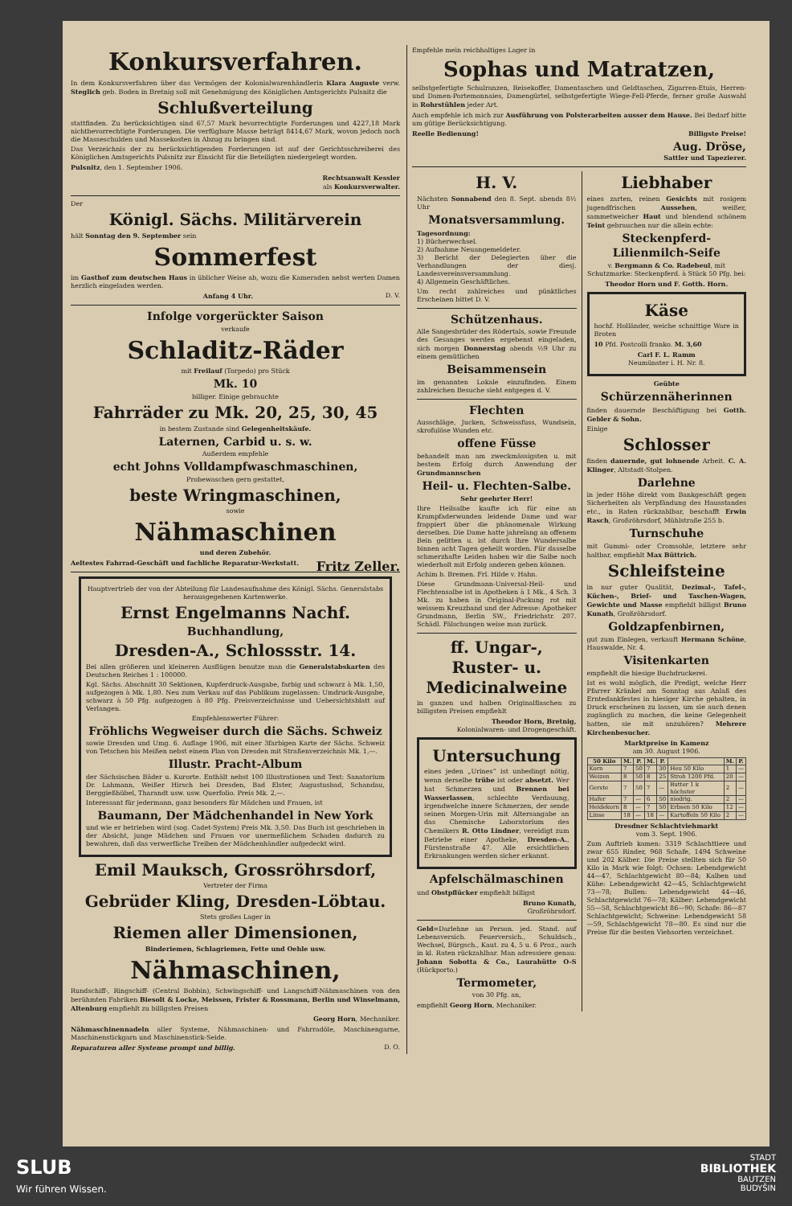Konkursverfahren.
In dem Konkursverfahren über das Vermögen der Kolonialwarenhändlerin Klara Auguste verw. Steglich geb. Boden in Bretnig soll mit Genehmigung des Königlichen Amtsgerichts Pulsnitz die
Schlußverteilung
stattfinden. Zu berücksichtigen sind 67,57 Mark bevorrechtigte Forderungen und 4227,18 Mark nichtbevorrechtigte Forderungen. Die verfügbare Masse beträgt 8414,67 Mark, wovon jedoch noch die Masseschulden und Massekosten in Abzug zu bringen sind.
Das Verzeichnis der zu berücksichtigenden Forderungen ist auf der Gerichtsschreiberei des Königlichen Amtsgerichts Pulsnitz zur Einsicht für die Beteiligten niedergelegt worden.
Pulsnitz, den 1. September 1906.
Rechtsanwalt Kessler
als Konkursverwalter.
Der
Königl. Sächs. Militärverein
hält Sonntag den 9. September sein
Sommerfest
im Gasthof zum deutschen Haus in üblicher Weise ab, wozu die Kameraden nebst werten Damen herzlich eingeladen werden.
Anfang 4 Uhr. D. V.
Infolge vorgerückter Saison
verkaufe
Schladitz-Räder
mit Freilauf (Torpedo) pro Stück
Mk. 10
billiger. Einige gebrauchte
Fahrräder zu Mk. 20, 25, 30, 45
in bestem Zustande sind Gelegenheitskäufe.
Laternen, Carbid u. s. w.
Außerdem empfehle
echt Johns Volldampfwaschmaschinen,
Probewaschen gern gestattet,
beste Wringmaschinen,
sowie
Nähmaschinen
und deren Zubehör.
Aeltestes Fahrrad-Geschäft und fachliche Reparatur-Werkstatt. Fritz Zeller.
Hauptvertrieb der von der Abteilung für Landesaufnahme des Königl. Sächs. Generalstabs herausgegebenen Kartenwerke.
Ernst Engelmanns Nachf.
Buchhandlung,
Dresden-A., Schlossstr. 14.
Bei allen größeren und kleineren Ausflügen benutze man die Generalstabskarten des Deutschen Reiches 1 : 100000.
Kgl. Sächs. Abschnitt 30 Sektionen, Kupferdruck-Ausgabe, farbig und schwarz à Mk. 1,50, aufgezogen à Mk. 1,80. Neu zum Verkau auf das Publikum zugelassen: Umdruck-Ausgabe, schwarz à 50 Pfg. aufgezogen à 80 Pfg. Preisverzeichnisse und Uebersichtsblatt auf Verlangen.
Empfehlenswerter Führer:
Fröhlichs Wegweiser durch die Sächs. Schweiz
sowie Dresden und Umg. 6. Auflage 1906, mit einer 3farbigen Karte der Sächs. Schweiz von Tetschen bis Meißen nebst einem Plan von Dresden mit Straßenverzeichnis Mk. 1,—.
Illustr. Pracht-Album
der Sächsischen Bäder u. Kurorte. Enthält nebst 100 Illustrationen und Text: Sanatorium Dr. Lahmann, Weißer Hirsch bei Dresden, Bad Elster, Augustusbad, Schandau, Berggießhübel, Tharandt usw. usw. Querfolio. Preis Mk. 2,—.
Interessant für jedermann, ganz besonders für Mädchen und Frauen, ist
Baumann, Der Mädchenhandel in New York
und wie er betrieben wird (sog. Cadet-System) Preis Mk. 3,50. Das Buch ist geschrieben in der Absicht, junge Mädchen und Frauen vor unermeßlichem Schaden dadurch zu bewahren, daß das verwerfliche Treiben der Mädchenhändler aufgedeckt wird.
Emil Mauksch, Grossröhrsdorf,
Vertreter der Firma
Gebrüder Kling, Dresden-Löbtau.
Stets großes Lager in
Riemen aller Dimensionen,
Binderiemen, Schlagriemen, Fette und Oehle usw.
Nähmaschinen,
Rundschiff-, Ringschiff- (Central Bobbin), Schwingschiff- und Langschiff-Nähmaschinen von den berühmten Fabriken Biesolt & Locke, Meissen, Frister & Rossmann, Berlin und Winselmann, Altenburg empfiehlt zu billigsten Preisen
Georg Horn, Mechaniker.
Nähmaschinennadeln aller Systeme, Nähmaschinen- und Fahrradöle, Maschinengarne, Maschinenstickgarn und Maschinenstick-Seide.
Reparaturen aller Systeme prompt und billig. D. O.
Empfehle mein reichhaltiges Lager in
Sophas und Matratzen,
selbstgefertigte Schulranzen, Reisekoffer, Damentaschen und Geldtaschen, Zigarren-Etuis, Herren- und Damen-Portemonnaies, Damengürtel, selbstgefertigte Wiege-Fell-Pferde, ferner große Auswahl in Rohrstühlen jeder Art.
Auch empfehle ich mich zur Ausführung von Polsterarbeiten ausser dem Hause. Bei Bedarf bitte um gütige Berücksichtigung.
Reelle Bedienung! Billigste Preise!
Aug. Dröse,
Sattler und Tapezierer.
H. V.
Nächsten Sonnabend den 8. Sept. abends 8½ Uhr
Monatsversammlung.
Tagesordnung:
1) Bücherwechsel.
2) Aufnahme Neuangemeldeter.
3) Bericht der Delegierten über die Verhandlungen der diesj. Landesvereinsversammlung.
4) Allgemein Geschäftliches.
Um recht zahlreiches und pünktliches Erscheinen bittet D. V.
Schützenhaus.
Alle Sangesbrüder des Rödertals, sowie Freunde des Gesanges werden ergebenst eingeladen, sich morgen Donnerstag abends ½9 Uhr zu einem gemütlichen
Beisammensein
im genannten Lokale einzufinden. Einem zahlreichen Besuche sieht entgegen d. V.
Flechten
Ausschläge, Jucken, Schweissfuss, Wundsein, skrofulöse Wunden etc.
offene Füsse
behandelt man am zweckmässigsten u. mit bestem Erfolg durch Anwendung der Grundmannschen
Heil- u. Flechten-Salbe.
Sehr geehrter Herr!
Ihre Heilsalbe kaufte ich für eine an Krampfaderwunden leidende Dame und war frappiert über die phänomenale Wirkung derselben. Die Dame hatte jahrelang an offenem Bein gelitten u. ist durch Ihre Wundersalbe binnen acht Tagen geheilt worden. Für dasselbe schmerzhafte Leiden haben wir die Salbe noch wiederholt mit Erfolg anderen geben können.
Achim b. Bremen. Frl. Hilde v. Hahn.
Diese Grundmann-Universal-Heil- und Flechtensalbe ist in Apotheken à 1 Mk., 4 Sch. 3 Mk. zu haben in Original-Packung rot mit weissem Kreuzband und der Adresse: Apotheker Grundmann, Berlin SW., Friedrichstr. 207. Schädl. Fälschungen weise man zurück.
ff. Ungar-, Ruster- u. Medicinalweine
in ganzen und halben Originalflaschen zu billigsten Preisen empfiehlt
Theodor Horn, Bretnig,
Kolonialwaren- und Drogengeschäft.
Untersuchung
eines jeden „Urines“ ist unbedingt nötig, wenn derselbe trübe ist oder absetzt. Wer hat Schmerzen und Brennen bei Wasserlassen, schlechte Verdauung, irgendwelche innere Schmerzen, der sende seinen Morgen-Urin mit Altersangabe an das Chemische Laboratorium des Chemikers R. Otto Lindner, vereidigt zum Betriebe einer Apotheke, Dresden-A., Fürstenstraße 47. Alle ersichtlichen Erkrankungen werden sicher erkannt.
Apfelschälmaschinen
und Obstpflücker empfiehlt billigst
Bruno Kunath,
Großröhrsdorf.
Geld=Darlehne an Person. jed. Stand. auf Lebensversich. Feuerversich., Schuldsch., Wechsel, Bürgsch., Kaut. zu 4, 5 u. 6 Proz., auch in kl. Raten rückzahlbar. Man adressiere genau: Johann Sobotta & Co., Laurahütte O-S (Rückporto.)
Termometer,
von 30 Pfg. an,
empfiehlt Georg Horn, Mechaniker.
Liebhaber
eines zarten, reinen Gesichts mit rosigem jugendfrischen Aussehen, weißer, sammetweicher Haut und blendend schönem Teint gebrauchen nur die allein echte:
Steckenpferd-Lilienmilch-Seife
v. Bergmann & Co. Radebeul, mit Schutzmarke: Steckenpferd. à Stück 50 Pfg. bei:
Theodor Horn und F. Gotth. Horn.
Käse
hochf. Holländer, weiche schnittige Ware in Broten
10 Pfd. Postcolli franko. M. 3,60
Carl F. L. Ramm
Neumünster i. H. Nr. 8.
Geübte
Schürzennäherinnen
finden dauernde Beschäftigung bei Gotth. Gebler & Sohn.
Einige
Schlosser
finden dauernde, gut lohnende Arbeit. C. A. Klinger, Altstadt-Stolpen.
Darlehne
in jeder Höhe direkt vom Bankgeschäft gegen Sicherheiten als Verpfändung des Hausstandes etc., in Raten rückzahlbar, beschafft Erwin Rasch, Großröhrsdorf, Mühlstraße 255 b.
Turnschuhe
mit Gummi- oder Cromsohle, letztere sehr haltbar, empfiehlt Max Büttrich.
Schleifsteine
in nur guter Qualität, Dezimal-, Tafel-, Küchen-, Brief- und Taschen-Wagen, Gewichte und Masse empfiehlt billigst Bruno Kunath, Großröhrsdorf.
Goldzapfenbirnen,
gut zum Einlegen, verkauft Hermann Schöne, Hauswalde, Nr. 4.
Visitenkarten
empfiehlt die hiesige Buchdruckerei.
Ist es wohl möglich, die Predigt, welche Herr Pfarrer Kränkel am Sonntag aus Anlaß des Erntedankfestes in hiesiger Kirche gehalten, in Druck erscheinen zu lassen, um sie auch denen zugänglich zu machen, die keine Gelegenheit hatten, sie mit anzuhören? Mehrere Kirchenbesucher.
Marktpreise in Kamenz
am 30. August 1906.
| 50 Kilo | M. | P. | M. | P. | | M. | P. |
| --- | --- | --- | --- | --- | --- | --- | --- |
| Korn | 7 | 50 | 7 | 30 | Heu 50 Kilo | 1 | — |
| Weizen | 8 | 50 | 8 | 25 | Stroh 1200 Pfd. | 20 | — |
| Gerste | 7 | 50 | 7 | — | Butter 1 k höchster | 2 | — |
| Hafer | 7 | — | 6 | 50 | niedrig. | 2 | — |
| Heidekorn | 8 | — | 7 | 50 | Erbsen 50 Kilo | 12 | — |
| Linse | 18 | — | 18 | — | Kartoffeln 50 Kilo | 2 | — |
Dresdner Schlachtviehmarkt
vom 3. Sept. 1906.
Zum Auftrieb kamen: 3319 Schlachttiere und zwar 655 Rinder, 968 Schafe, 1494 Schweine und 202 Kälber. Die Preise stellten sich für 50 Kilo in Mark wie folgt: Ochsen: Lebendgewicht 44—47, Schlachtgewicht 80—84; Kalben und Kühe: Lebendgewicht 42—45, Schlachtgewicht 73—78; Bullen: Lebendgewicht 44—46, Schlachtgewicht 76—78; Kälber: Lebendgewicht 55—58, Schlachtgewicht 86—90; Schafe: 86—87 Schlachtgewicht; Schweine: Lebendgewicht 58—59, Schlachtgewicht 78—80. Es sind nur die Preise für die besten Viehsorten verzeichnet.
SLUB
Wir führen Wissen.
STADT
BIBLIOTHEK
BAUTZEN
BUDYŠIN